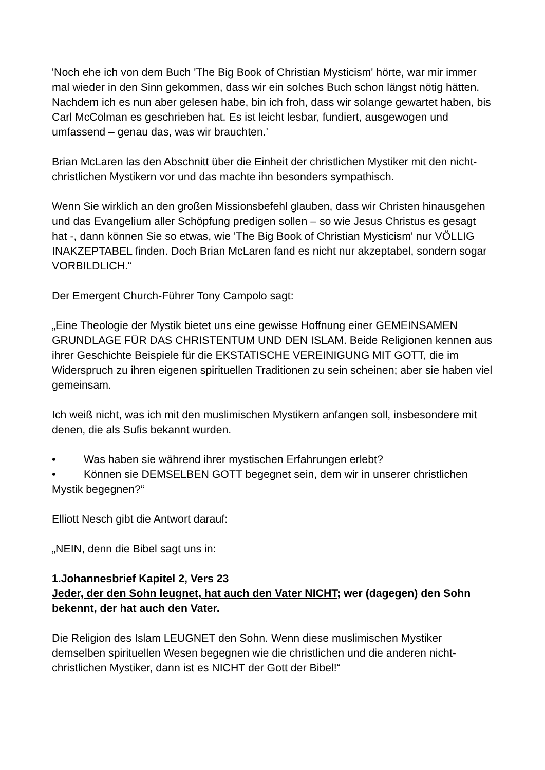'Noch ehe ich von dem Buch 'The Big Book of Christian Mysticism' hörte, war mir immer mal wieder in den Sinn gekommen, dass wir ein solches Buch schon längst nötig hätten. Nachdem ich es nun aber gelesen habe, bin ich froh, dass wir solange gewartet haben, bis Carl McColman es geschrieben hat. Es ist leicht lesbar, fundiert, ausgewogen und umfassend – genau das, was wir brauchten.'
Brian McLaren las den Abschnitt über die Einheit der christlichen Mystiker mit den nicht-christlichen Mystikern vor und das machte ihn besonders sympathisch.
Wenn Sie wirklich an den großen Missionsbefehl glauben, dass wir Christen hinausgehen und das Evangelium aller Schöpfung predigen sollen – so wie Jesus Christus es gesagt hat -, dann können Sie so etwas, wie 'The Big Book of Christian Mysticism' nur VÖLLIG INAKZEPTABEL finden. Doch Brian McLaren fand es nicht nur akzeptabel, sondern sogar VORBILDLICH.“
Der Emergent Church-Führer Tony Campolo sagt:
„Eine Theologie der Mystik bietet uns eine gewisse Hoffnung einer GEMEINSAMEN GRUNDLAGE FÜR DAS CHRISTENTUM UND DEN ISLAM. Beide Religionen kennen aus ihrer Geschichte Beispiele für die EKSTATISCHE VEREINIGUNG MIT GOTT, die im Widerspruch zu ihren eigenen spirituellen Traditionen zu sein scheinen; aber sie haben viel gemeinsam.
Ich weiß nicht, was ich mit den muslimischen Mystikern anfangen soll, insbesondere mit denen, die als Sufis bekannt wurden.
• Was haben sie während ihrer mystischen Erfahrungen erlebt?
• Können sie DEMSELBEN GOTT begegnet sein, dem wir in unserer christlichen Mystik begegnen?“
Elliott Nesch gibt die Antwort darauf:
„NEIN, denn die Bibel sagt uns in:
1.Johannesbrief Kapitel 2, Vers 23
Jeder, der den Sohn leugnet, hat auch den Vater NICHT; wer (dagegen) den Sohn bekennt, der hat auch den Vater.
Die Religion des Islam LEUGNET den Sohn. Wenn diese muslimischen Mystiker demselben spirituellen Wesen begegnen wie die christlichen und die anderen nicht-christlichen Mystiker, dann ist es NICHT der Gott der Bibel!“